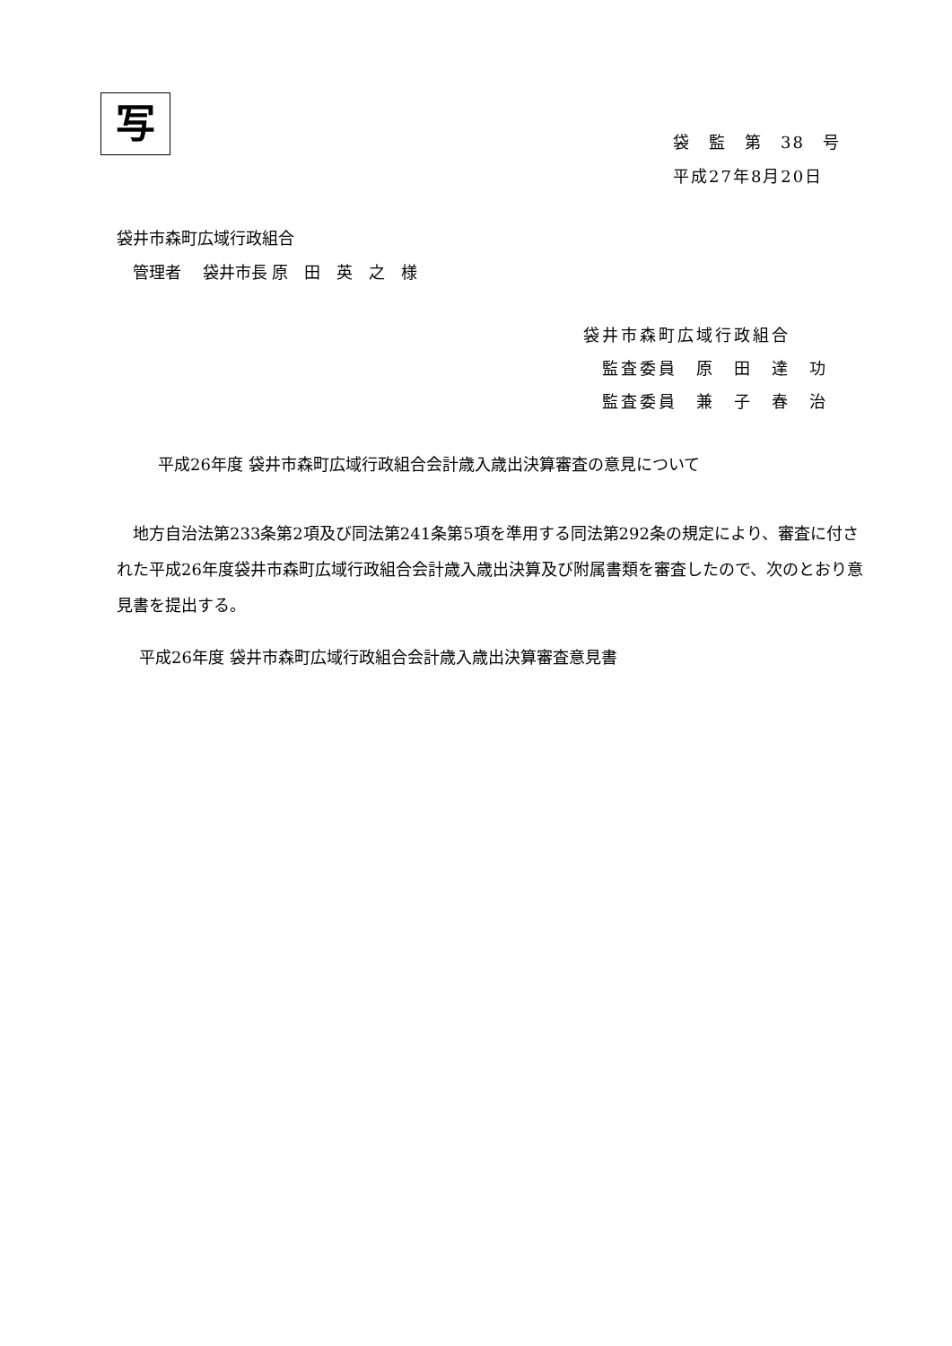写
袋　監　第　38　号
平成27年8月20日
袋井市森町広域行政組合
　管理者　 袋井市長 原　田　英　之　様
袋井市森町広域行政組合
　監査委員　原　田　達　功
　監査委員　兼　子　春　治
平成26年度 袋井市森町広域行政組合会計歳入歳出決算審査の意見について
　地方自治法第233条第2項及び同法第241条第5項を準用する同法第292条の規定により、審査に付された平成26年度袋井市森町広域行政組合会計歳入歳出決算及び附属書類を審査したので、次のとおり意見書を提出する。
平成26年度 袋井市森町広域行政組合会計歳入歳出決算審査意見書